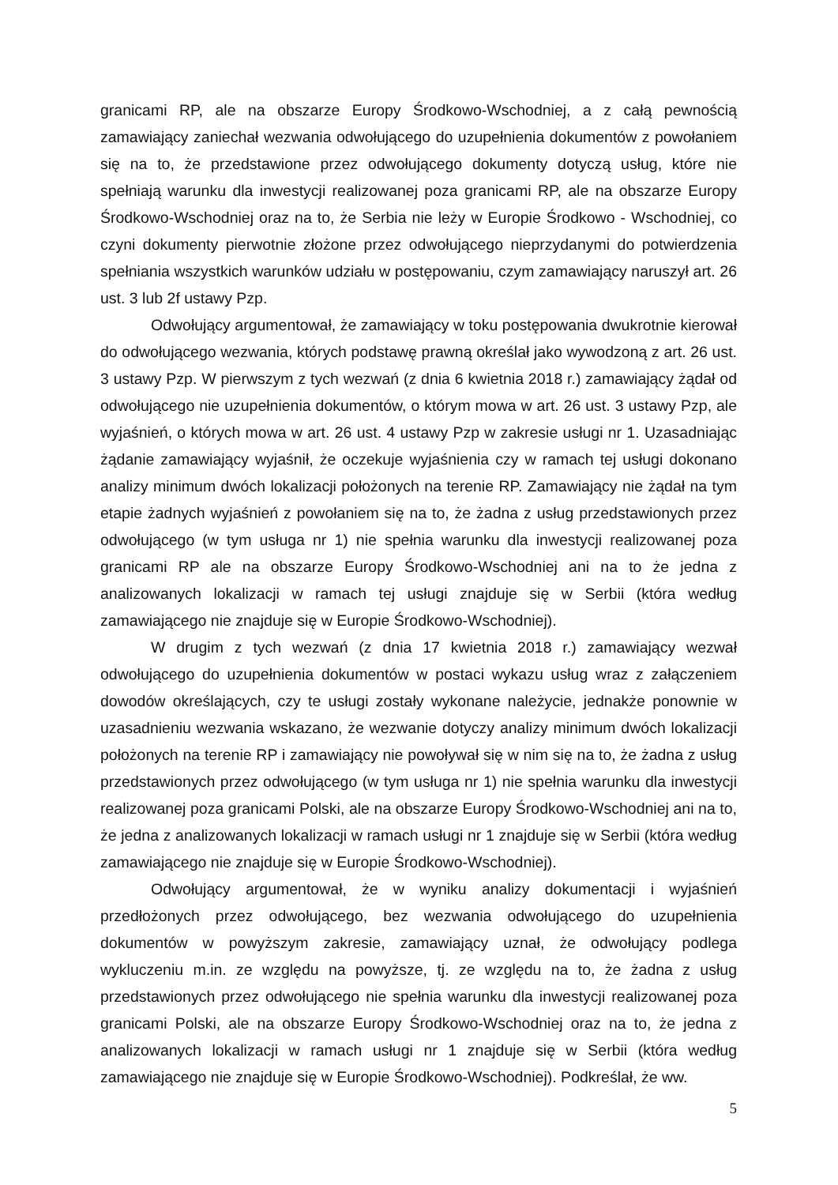granicami RP, ale na obszarze Europy Środkowo-Wschodniej, a z całą pewnością zamawiający zaniechał wezwania odwołującego do uzupełnienia dokumentów z powołaniem się na to, że przedstawione przez odwołującego dokumenty dotyczą usług, które nie spełniają warunku dla inwestycji realizowanej poza granicami RP, ale na obszarze Europy Środkowo-Wschodniej oraz na to, że Serbia nie leży w Europie Środkowo - Wschodniej, co czyni dokumenty pierwotnie złożone przez odwołującego nieprzydanymi do potwierdzenia spełniania wszystkich warunków udziału w postępowaniu, czym zamawiający naruszył art. 26 ust. 3 lub 2f ustawy Pzp.
Odwołujący argumentował, że zamawiający w toku postępowania dwukrotnie kierował do odwołującego wezwania, których podstawę prawną określał jako wywodzoną z art. 26 ust. 3 ustawy Pzp. W pierwszym z tych wezwań (z dnia 6 kwietnia 2018 r.) zamawiający żądał od odwołującego nie uzupełnienia dokumentów, o którym mowa w art. 26 ust. 3 ustawy Pzp, ale wyjaśnień, o których mowa w art. 26 ust. 4 ustawy Pzp w zakresie usługi nr 1. Uzasadniając żądanie zamawiający wyjaśnił, że oczekuje wyjaśnienia czy w ramach tej usługi dokonano analizy minimum dwóch lokalizacji położonych na terenie RP. Zamawiający nie żądał na tym etapie żadnych wyjaśnień z powołaniem się na to, że żadna z usług przedstawionych przez odwołującego (w tym usługa nr 1) nie spełnia warunku dla inwestycji realizowanej poza granicami RP ale na obszarze Europy Środkowo-Wschodniej ani na to że jedna z analizowanych lokalizacji w ramach tej usługi znajduje się w Serbii (która według zamawiającego nie znajduje się w Europie Środkowo-Wschodniej).
W drugim z tych wezwań (z dnia 17 kwietnia 2018 r.) zamawiający wezwał odwołującego do uzupełnienia dokumentów w postaci wykazu usług wraz z załączeniem dowodów określających, czy te usługi zostały wykonane należycie, jednakże ponownie w uzasadnieniu wezwania wskazano, że wezwanie dotyczy analizy minimum dwóch lokalizacji położonych na terenie RP i zamawiający nie powoływał się w nim się na to, że żadna z usług przedstawionych przez odwołującego (w tym usługa nr 1) nie spełnia warunku dla inwestycji realizowanej poza granicami Polski, ale na obszarze Europy Środkowo-Wschodniej ani na to, że jedna z analizowanych lokalizacji w ramach usługi nr 1 znajduje się w Serbii (która według zamawiającego nie znajduje się w Europie Środkowo-Wschodniej).
Odwołujący argumentował, że w wyniku analizy dokumentacji i wyjaśnień przedłożonych przez odwołującego, bez wezwania odwołującego do uzupełnienia dokumentów w powyższym zakresie, zamawiający uznał, że odwołujący podlega wykluczeniu m.in. ze względu na powyższe, tj. ze względu na to, że żadna z usług przedstawionych przez odwołującego nie spełnia warunku dla inwestycji realizowanej poza granicami Polski, ale na obszarze Europy Środkowo-Wschodniej oraz na to, że jedna z analizowanych lokalizacji w ramach usługi nr 1 znajduje się w Serbii (która według zamawiającego nie znajduje się w Europie Środkowo-Wschodniej). Podkreślał, że ww.
5